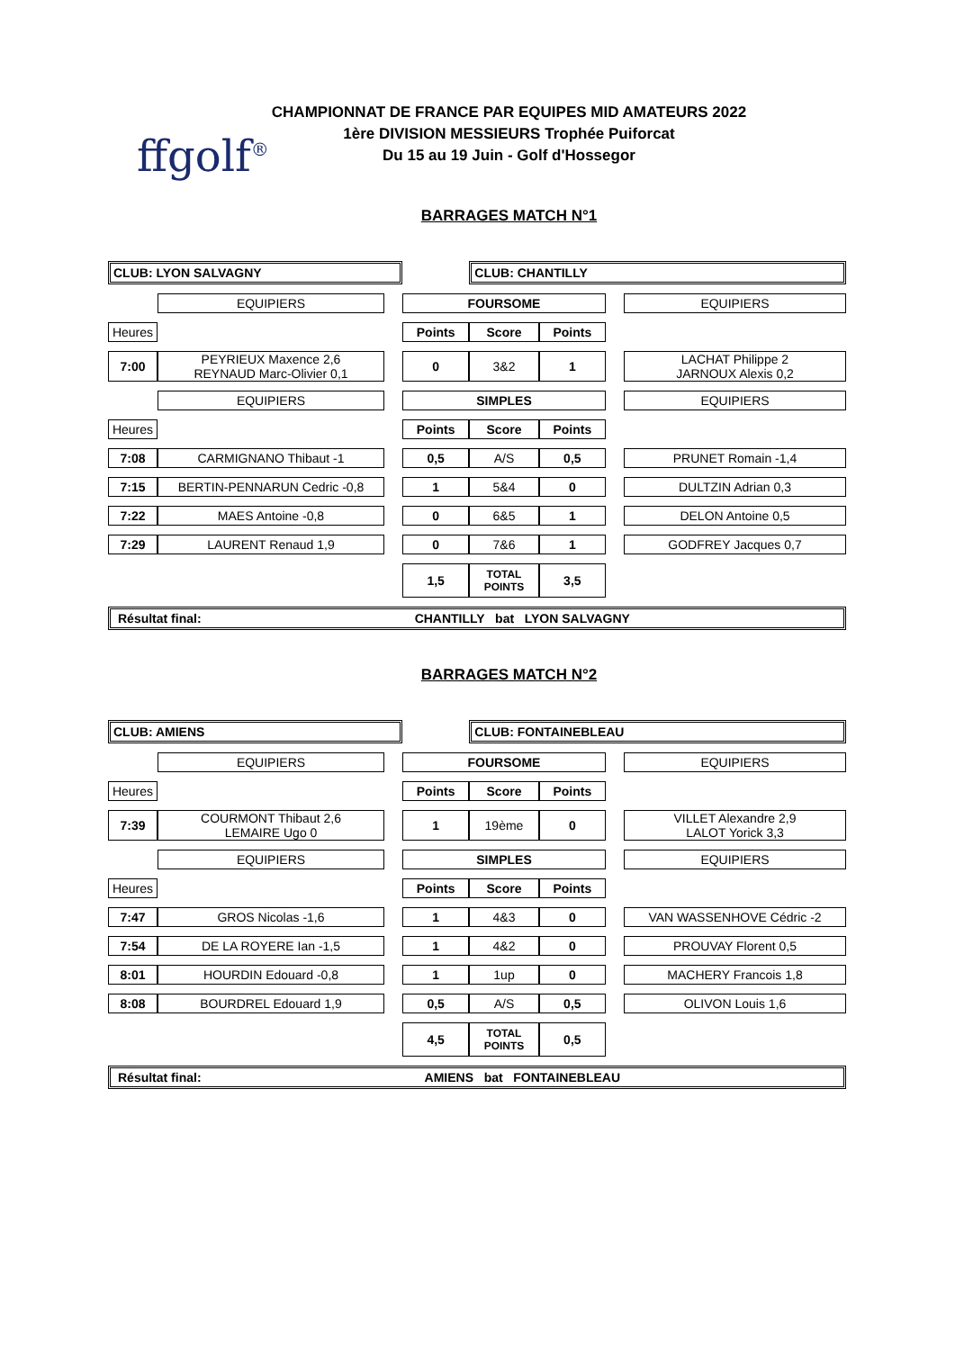ffgolf<sup>®</sup>
CHAMPIONNAT DE FRANCE PAR EQUIPES MID AMATEURS 2022
1ère DIVISION MESSIEURS Trophée Puiforcat
Du 15 au 19 Juin - Golf d'Hossegor
BARRAGES MATCH N°1
| CLUB: LYON SALVAGNY | | | | CLUB: CHANTILLY | | | |
| | EQUIPIERS | | FOURSOME | | | | EQUIPIERS |
| Heures | | | Points | Score | Points | | |
| 7:00 | PEYRIEUX Maxence 2,6 REYNAUD Marc-Olivier 0,1 | | 0 | 3&2 | 1 | | LACHAT Philippe 2 JARNOUX Alexis 0,2 |
| | EQUIPIERS | | SIMPLES | | | | EQUIPIERS |
| Heures | | | Points | Score | Points | | |
| 7:08 | CARMIGNANO Thibaut -1 | | 0,5 | A/S | 0,5 | | PRUNET Romain -1,4 |
| 7:15 | BERTIN-PENNARUN Cedric -0,8 | | 1 | 5&4 | 0 | | DULTZIN Adrian 0,3 |
| 7:22 | MAES Antoine -0,8 | | 0 | 6&5 | 1 | | DELON Antoine 0,5 |
| 7:29 | LAURENT Renaud 1,9 | | 0 | 7&6 | 1 | | GODFREY Jacques 0,7 |
| | | | 1,5 | TOTAL POINTS | 3,5 | | |
| Résultat final: CHANTILLY bat LYON SALVAGNY | | | | | | | |
BARRAGES MATCH N°2
| CLUB: AMIENS | | | | CLUB: FONTAINEBLEAU | | | |
| | EQUIPIERS | | FOURSOME | | | | EQUIPIERS |
| Heures | | | Points | Score | Points | | |
| 7:39 | COURMONT Thibaut 2,6 LEMAIRE Ugo 0 | | 1 | 19ème | 0 | | VILLET Alexandre 2,9 LALOT Yorick 3,3 |
| | EQUIPIERS | | SIMPLES | | | | EQUIPIERS |
| Heures | | | Points | Score | Points | | |
| 7:47 | GROS Nicolas -1,6 | | 1 | 4&3 | 0 | | VAN WASSENHOVE Cédric -2 |
| 7:54 | DE LA ROYERE Ian -1,5 | | 1 | 4&2 | 0 | | PROUVAY Florent 0,5 |
| 8:01 | HOURDIN Edouard -0,8 | | 1 | 1up | 0 | | MACHERY Francois 1,8 |
| 8:08 | BOURDREL Edouard 1,9 | | 0,5 | A/S | 0,5 | | OLIVON Louis 1,6 |
| | | | 4,5 | TOTAL POINTS | 0,5 | | |
| Résultat final: AMIENS bat FONTAINEBLEAU | | | | | | | |